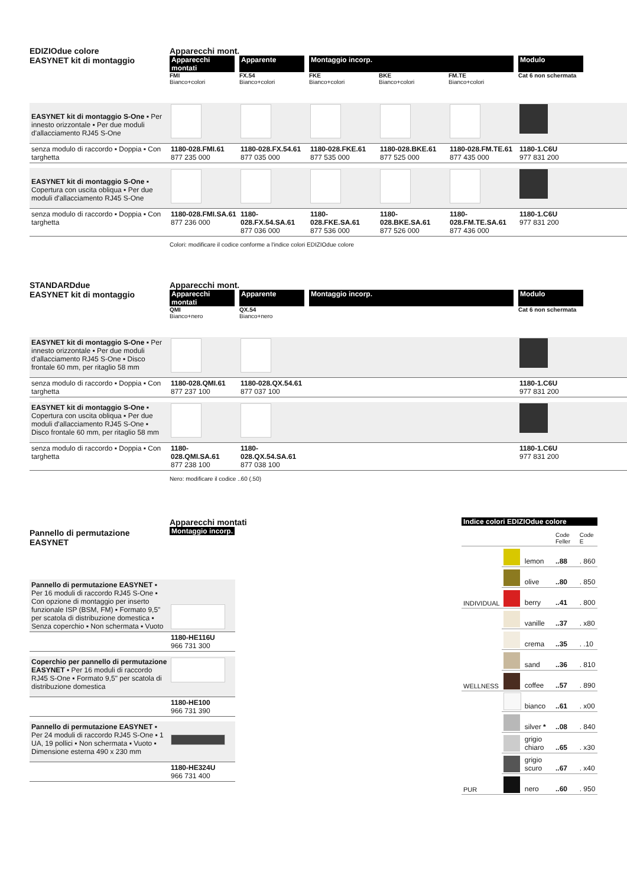EDIZIOdue colore
EASYNET kit di montaggio
Apparecchi mont.
Apparecchi montati Apparente Montaggio incorp. Modulo FMI
Bianco+colori FX.54
Bianco+colori FKE
Bianco+colori BKE
Bianco+colori FM.TE
Bianco+colori Cat 6 non schermata
| EASYNET kit di montaggio S-One ▪ Per innesto orizzontale ▪ Per due moduli d'allacciamento RJ45 S-One | | | | | | |
| senza modulo di raccordo ▪ Doppia ▪ Con targhetta | 1180-028.FMI.61 877 235 000 | 1180-028.FX.54.61 877 035 000 | 1180-028.FKE.61 877 535 000 | 1180-028.BKE.61 877 525 000 | 1180-028.FM.TE.61 877 435 000 | 1180-1.C6U 977 831 200 |
| EASYNET kit di montaggio S-One ▪ Copertura con uscita obliqua ▪ Per due moduli d'allacciamento RJ45 S-One | | | | | | |
| senza modulo di raccordo ▪ Doppia ▪ Con targhetta | 1180-028.FMI.SA.61 877 236 000 | 1180-028.FX.54.SA.61 877 036 000 | 1180-028.FKE.SA.61 877 536 000 | 1180-028.BKE.SA.61 877 526 000 | 1180-028.FM.TE.SA.61 877 436 000 | 1180-1.C6U 977 831 200 |
Colori: modificare il codice conforme a l'indice colori EDIZIOdue colore
STANDARDdue
EASYNET kit di montaggio
Apparecchi mont.
Apparecchi montati Apparente Montaggio incorp. Modulo QMI
Bianco+nero QX.54
Bianco+nero Cat 6 non schermata
| EASYNET kit di montaggio S-One ▪ Per innesto orizzontale ▪ Per due moduli d'allacciamento RJ45 S-One ▪ Disco frontale 60 mm, per ritaglio 58 mm | | | | | | |
| senza modulo di raccordo ▪ Doppia ▪ Con targhetta | 1180-028.QMI.61 877 237 100 | 1180-028.QX.54.61 877 037 100 | | | | 1180-1.C6U 977 831 200 |
| EASYNET kit di montaggio S-One ▪ Copertura con uscita obliqua ▪ Per due moduli d'allacciamento RJ45 S-One ▪ Disco frontale 60 mm, per ritaglio 58 mm | | | | | | |
| senza modulo di raccordo ▪ Doppia ▪ Con targhetta | 1180-028.QMI.SA.61 877 238 100 | 1180-028.QX.54.SA.61 877 038 100 | | | | 1180-1.C6U 977 831 200 |
Nero: modificare il codice ..60 (.50)
Indice colori EDIZIOdue colore
| | | | Code Feller | Code E |
| INDIVIDUAL | | lemon | ..88 | . 860 |
| | | olive | ..80 | . 850 |
| | | berry | ..41 | . 800 |
| WELLNESS | | vanille | ..37 | . x80 |
| | | crema | ..35 | . .10 |
| | | sand | ..36 | . 810 |
| | | coffee | ..57 | . 890 |
| PUR | | bianco | ..61 | . x00 |
| | | silver * | ..08 | . 840 |
| | | grigio chiaro | ..65 | . x30 |
| | | grigio scuro | ..67 | . x40 |
| | | nero | ..60 | . 950 |
Pannello di permutazione EASYNET
Apparecchi montati
Montaggio incorp.
| Pannello di permutazione EASYNET ▪ Per 16 moduli di raccordo RJ45 S-One ▪ Con opzione di montaggio per inserto funzionale ISP (BSM, FM) ▪ Formato 9,5" per scatola di distribuzione domestica ▪ Senza coperchio ▪ Non schermata ▪ Vuoto | |
| | 1180-HE116U 966 731 300 |
| Coperchio per pannello di permutazione EASYNET ▪ Per 16 moduli di raccordo RJ45 S-One ▪ Formato 9,5" per scatola di distribuzione domestica | |
| | 1180-HE100 966 731 390 |
| Pannello di permutazione EASYNET ▪ Per 24 moduli di raccordo RJ45 S-One ▪ 1 UA, 19 pollici ▪ Non schermata ▪ Vuoto ▪ Dimensione esterna 490 x 230 mm | |
| | 1180-HE324U 966 731 400 |